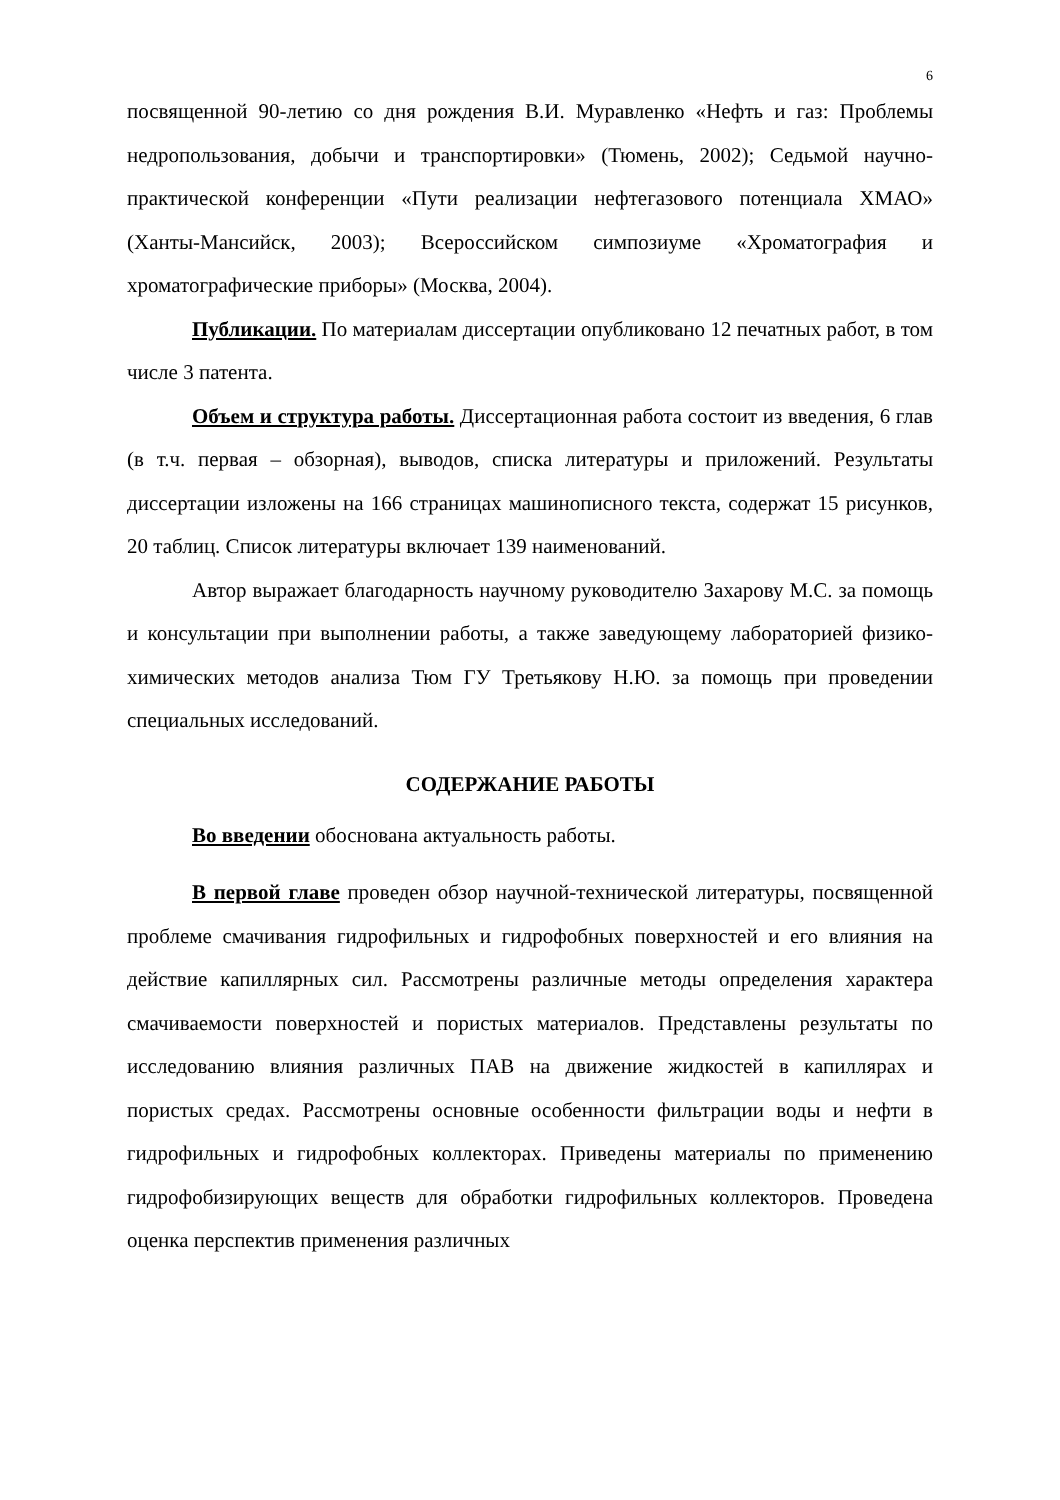6
посвященной 90-летию со дня рождения В.И. Муравленко «Нефть и газ: Проблемы недропользования, добычи и транспортировки» (Тюмень, 2002); Седьмой научно-практической конференции «Пути реализации нефтегазового потенциала ХМАО» (Ханты-Мансийск, 2003); Всероссийском симпозиуме «Хроматография и хроматографические приборы» (Москва, 2004).
Публикации. По материалам диссертации опубликовано 12 печатных работ, в том числе 3 патента.
Объем и структура работы. Диссертационная работа состоит из введения, 6 глав (в т.ч. первая – обзорная), выводов, списка литературы и приложений. Результаты диссертации изложены на 166 страницах машинописного текста, содержат 15 рисунков, 20 таблиц. Список литературы включает 139 наименований.
Автор выражает благодарность научному руководителю Захарову М.С. за помощь и консультации при выполнении работы, а также заведующему лабораторией физико-химических методов анализа Тюм ГУ Третьякову Н.Ю. за помощь при проведении специальных исследований.
СОДЕРЖАНИЕ РАБОТЫ
Во введении обоснована актуальность работы.
В первой главе проведен обзор научной-технической литературы, посвященной проблеме смачивания гидрофильных и гидрофобных поверхностей и его влияния на действие капиллярных сил. Рассмотрены различные методы определения характера смачиваемости поверхностей и пористых материалов. Представлены результаты по исследованию влияния различных ПАВ на движение жидкостей в капиллярах и пористых средах. Рассмотрены основные особенности фильтрации воды и нефти в гидрофильных и гидрофобных коллекторах. Приведены материалы по применению гидрофобизирующих веществ для обработки гидрофильных коллекторов. Проведена оценка перспектив применения различных